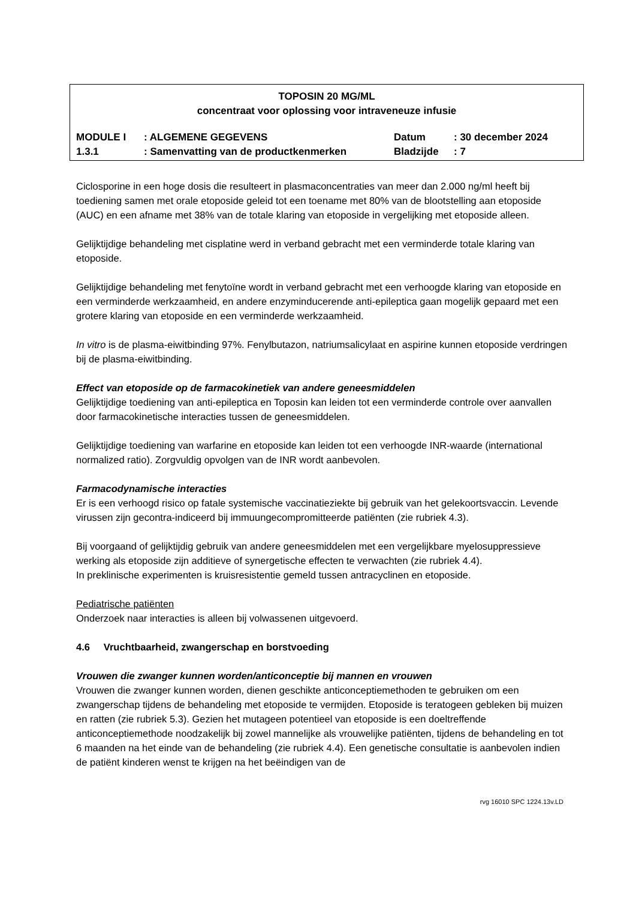TOPOSIN 20 MG/ML
concentraat voor oplossing voor intraveneuze infusie
| MODULE I | : ALGEMENE GEGEVENS | Datum | : 30 december 2024 |
| 1.3.1 | : Samenvatting van de productkenmerken | Bladzijde | : 7 |
Ciclosporine in een hoge dosis die resulteert in plasmaconcentraties van meer dan 2.000 ng/ml heeft bij toediening samen met orale etoposide geleid tot een toename met 80% van de blootstelling aan etoposide (AUC) en een afname met 38% van de totale klaring van etoposide in vergelijking met etoposide alleen.
Gelijktijdige behandeling met cisplatine werd in verband gebracht met een verminderde totale klaring van etoposide.
Gelijktijdige behandeling met fenytoïne wordt in verband gebracht met een verhoogde klaring van etoposide en een verminderde werkzaamheid, en andere enzyminducerende anti-epileptica gaan mogelijk gepaard met een grotere klaring van etoposide en een verminderde werkzaamheid.
In vitro is de plasma-eiwitbinding 97%. Fenylbutazon, natriumsalicylaat en aspirine kunnen etoposide verdringen bij de plasma-eiwitbinding.
Effect van etoposide op de farmacokinetiek van andere geneesmiddelen
Gelijktijdige toediening van anti-epileptica en Toposin kan leiden tot een verminderde controle over aanvallen door farmacokinetische interacties tussen de geneesmiddelen.
Gelijktijdige toediening van warfarine en etoposide kan leiden tot een verhoogde INR-waarde (international normalized ratio). Zorgvuldig opvolgen van de INR wordt aanbevolen.
Farmacodynamische interacties
Er is een verhoogd risico op fatale systemische vaccinatieziekte bij gebruik van het gelekoortsvaccin. Levende virussen zijn gecontra-indiceerd bij immuungecompromitteerde patiënten (zie rubriek 4.3).
Bij voorgaand of gelijktijdig gebruik van andere geneesmiddelen met een vergelijkbare myelosuppressieve werking als etoposide zijn additieve of synergetische effecten te verwachten (zie rubriek 4.4).
In preklinische experimenten is kruisresistentie gemeld tussen antracyclinen en etoposide.
Pediatrische patiënten
Onderzoek naar interacties is alleen bij volwassenen uitgevoerd.
4.6 Vruchtbaarheid, zwangerschap en borstvoeding
Vrouwen die zwanger kunnen worden/anticonceptie bij mannen en vrouwen
Vrouwen die zwanger kunnen worden, dienen geschikte anticonceptiemethoden te gebruiken om een zwangerschap tijdens de behandeling met etoposide te vermijden. Etoposide is teratogeen gebleken bij muizen en ratten (zie rubriek 5.3). Gezien het mutageen potentieel van etoposide is een doeltreffende anticonceptiemethode noodzakelijk bij zowel mannelijke als vrouwelijke patiënten, tijdens de behandeling en tot 6 maanden na het einde van de behandeling (zie rubriek 4.4). Een genetische consultatie is aanbevolen indien de patiënt kinderen wenst te krijgen na het beëindigen van de
rvg 16010 SPC 1224.13v.LD